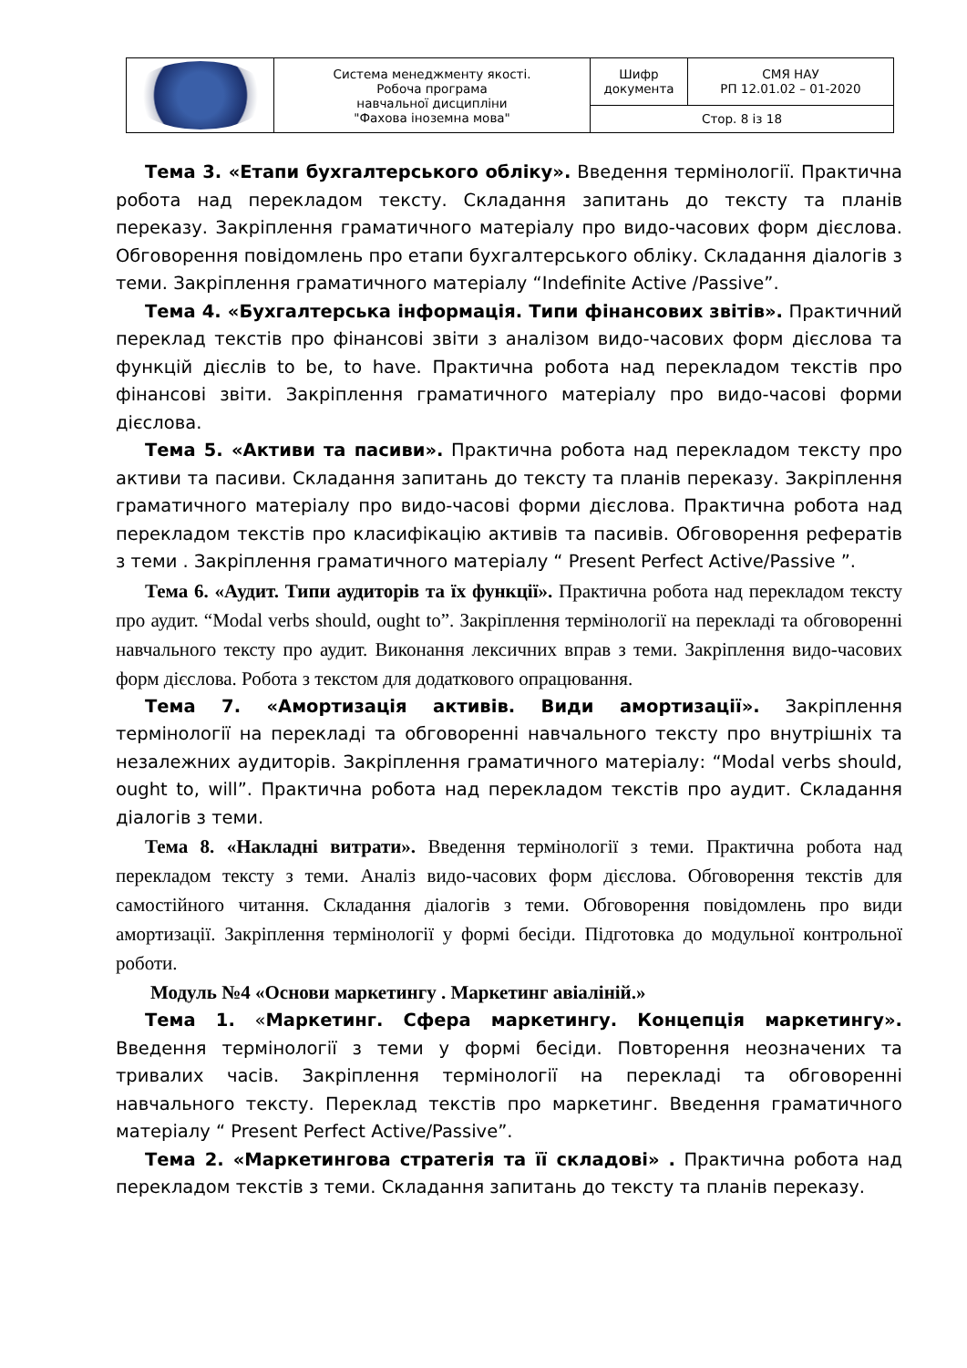| | Система менеджменту якості. Робоча програма навчальної дисципліни "Фахова іноземна мова" | Шифр документа | СМЯ НАУ РП 12.01.02 – 01-2020 |
| | | Стор. 8 із 18 | |
Тема 3. «Етапи бухгалтерського обліку». Введення термінології. Практична робота над перекладом тексту. Складання запитань до тексту та планів переказу. Закріплення граматичного матеріалу про видо-часових форм дієслова. Обговорення повідомлень про етапи бухгалтерського обліку. Складання діалогів з теми. Закріплення граматичного матеріалу “Indefinite Active /Passive”.
Тема 4. «Бухгалтерська інформація. Типи фінансових звітів». Практичний переклад текстів про фінансові звіти з аналізом видо-часових форм дієслова та функцій дієслів to be, to have. Практична робота над перекладом текстів про фінансові звіти. Закріплення граматичного матеріалу про видо-часові форми дієслова.
Тема 5. «Активи та пасиви». Практична робота над перекладом тексту про активи та пасиви. Складання запитань до тексту та планів переказу. Закріплення граматичного матеріалу про видо-часові форми дієслова. Практична робота над перекладом текстів про класифікацію активів та пасивів. Обговорення рефератів з теми . Закріплення граматичного матеріалу “ Present Perfect Active/Passive ”.
Тема 6. «Аудит. Типи аудиторів та їх функції». Практична робота над перекладом тексту про аудит. “Modal verbs should, ought to”. Закріплення термінології на перекладі та обговоренні навчального тексту про аудит. Виконання лексичних вправ з теми. Закріплення видо-часових форм дієслова. Робота з текстом для додаткового опрацювання.
Тема 7. «Амортизація активів. Види амортизації». Закріплення термінології на перекладі та обговоренні навчального тексту про внутрішніх та незалежних аудиторів. Закріплення граматичного матеріалу: “Modal verbs should, ought to, will”. Практична робота над перекладом текстів про аудит. Складання діалогів з теми.
Тема 8. «Накладні витрати». Введення термінології з теми. Практична робота над перекладом тексту з теми. Аналіз видо-часових форм дієслова. Обговорення текстів для самостійного читання. Складання діалогів з теми. Обговорення повідомлень про види амортизації. Закріплення термінології у формі бесіди. Підготовка до модульної контрольної роботи.
Модуль №4 «Основи маркетингу . Маркетинг авіаліній.»
Тема 1. «Маркетинг. Сфера маркетингу. Концепція маркетингу». Введення термінології з теми у формі бесіди. Повторення неозначених та тривалих часів. Закріплення термінології на перекладі та обговоренні навчального тексту. Переклад текстів про маркетинг. Введення граматичного матеріалу “ Present Perfect Active/Passive”.
Тема 2. «Маркетингова стратегія та її складові» . Практична робота над перекладом текстів з теми. Складання запитань до тексту та планів переказу.